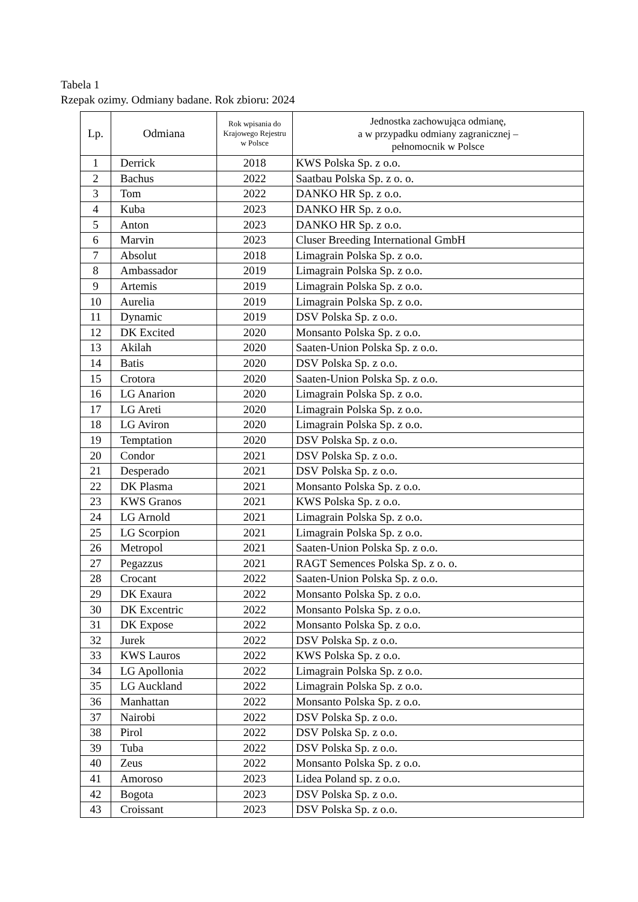Tabela 1
Rzepak ozimy. Odmiany badane. Rok zbioru: 2024
| Lp. | Odmiana | Rok wpisania do Krajowego Rejestru w Polsce | Jednostka zachowująca odmianę, a w przypadku odmiany zagranicznej – pełnomocnik w Polsce |
| --- | --- | --- | --- |
| 1 | Derrick | 2018 | KWS Polska Sp. z o.o. |
| 2 | Bachus | 2022 | Saatbau Polska Sp. z o. o. |
| 3 | Tom | 2022 | DANKO HR Sp. z o.o. |
| 4 | Kuba | 2023 | DANKO HR Sp. z o.o. |
| 5 | Anton | 2023 | DANKO HR Sp. z o.o. |
| 6 | Marvin | 2023 | Cluser Breeding International GmbH |
| 7 | Absolut | 2018 | Limagrain Polska Sp. z o.o. |
| 8 | Ambassador | 2019 | Limagrain Polska Sp. z o.o. |
| 9 | Artemis | 2019 | Limagrain Polska Sp. z o.o. |
| 10 | Aurelia | 2019 | Limagrain Polska Sp. z o.o. |
| 11 | Dynamic | 2019 | DSV Polska Sp. z o.o. |
| 12 | DK Excited | 2020 | Monsanto Polska Sp. z o.o. |
| 13 | Akilah | 2020 | Saaten-Union Polska Sp. z o.o. |
| 14 | Batis | 2020 | DSV Polska Sp. z o.o. |
| 15 | Crotora | 2020 | Saaten-Union Polska Sp. z o.o. |
| 16 | LG Anarion | 2020 | Limagrain Polska Sp. z o.o. |
| 17 | LG Areti | 2020 | Limagrain Polska Sp. z o.o. |
| 18 | LG Aviron | 2020 | Limagrain Polska Sp. z o.o. |
| 19 | Temptation | 2020 | DSV Polska Sp. z o.o. |
| 20 | Condor | 2021 | DSV Polska Sp. z o.o. |
| 21 | Desperado | 2021 | DSV Polska Sp. z o.o. |
| 22 | DK Plasma | 2021 | Monsanto Polska Sp. z o.o. |
| 23 | KWS Granos | 2021 | KWS Polska Sp. z o.o. |
| 24 | LG Arnold | 2021 | Limagrain Polska Sp. z o.o. |
| 25 | LG Scorpion | 2021 | Limagrain Polska Sp. z o.o. |
| 26 | Metropol | 2021 | Saaten-Union Polska Sp. z o.o. |
| 27 | Pegazzus | 2021 | RAGT Semences Polska Sp. z o. o. |
| 28 | Crocant | 2022 | Saaten-Union Polska Sp. z o.o. |
| 29 | DK Exaura | 2022 | Monsanto Polska Sp. z o.o. |
| 30 | DK Excentric | 2022 | Monsanto Polska Sp. z o.o. |
| 31 | DK Expose | 2022 | Monsanto Polska Sp. z o.o. |
| 32 | Jurek | 2022 | DSV Polska Sp. z o.o. |
| 33 | KWS Lauros | 2022 | KWS Polska Sp. z o.o. |
| 34 | LG Apollonia | 2022 | Limagrain Polska Sp. z o.o. |
| 35 | LG Auckland | 2022 | Limagrain Polska Sp. z o.o. |
| 36 | Manhattan | 2022 | Monsanto Polska Sp. z o.o. |
| 37 | Nairobi | 2022 | DSV Polska Sp. z o.o. |
| 38 | Pirol | 2022 | DSV Polska Sp. z o.o. |
| 39 | Tuba | 2022 | DSV Polska Sp. z o.o. |
| 40 | Zeus | 2022 | Monsanto Polska Sp. z o.o. |
| 41 | Amoroso | 2023 | Lidea Poland sp. z o.o. |
| 42 | Bogota | 2023 | DSV Polska Sp. z o.o. |
| 43 | Croissant | 2023 | DSV Polska Sp. z o.o. |